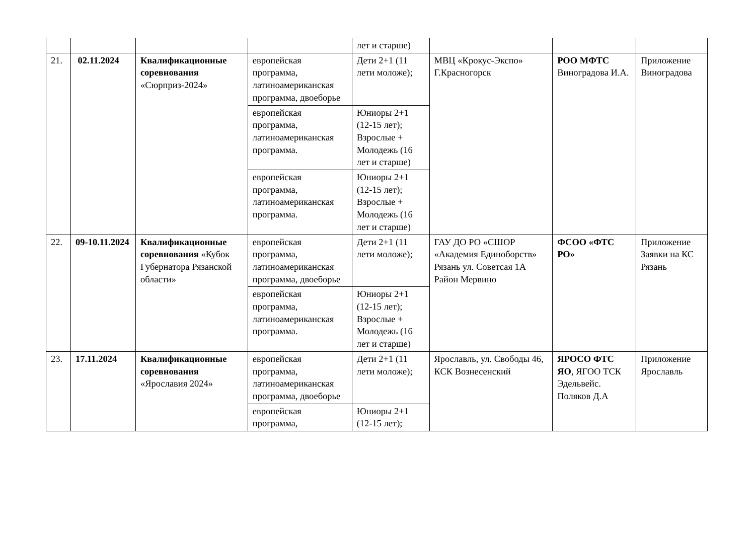| | | | | лет и старше) | | | |
| 21. | 02.11.2024 | Квалификационные соревнования «Сюрприз-2024» | европейская программа, латиноамериканская программа, двоеборье | Дети 2+1 (11 лети моложе); | МВЦ «Крокус-Экспо» Г.Красногорск | РОО МФТС Виноградова И.А. | Приложение Виноградова |
| | | | европейская программа, латиноамериканская программа. | Юниоры 2+1 (12-15 лет); Взрослые + Молодежь (16 лет и старше) | | | |
| | | | европейская программа, латиноамериканская программа. | Юниоры 2+1 (12-15 лет); Взрослые + Молодежь (16 лет и старше) | | | |
| 22. | 09-10.11.2024 | Квалификационные соревнования «Кубок Губернатора Рязанской области» | европейская программа, латиноамериканская программа, двоеборье | Дети 2+1 (11 лети моложе); | ГАУ ДО РО «СШОР «Академия Единоборств» Рязань ул. Советсая 1А Район Мервино | ФСОО «ФТС РО» | Приложение Заявки на КС Рязань |
| | | | европейская программа, латиноамериканская программа. | Юниоры 2+1 (12-15 лет); Взрослые + Молодежь (16 лет и старше) | | | |
| 23. | 17.11.2024 | Квалификационные соревнования «Ярославия 2024» | европейская программа, латиноамериканская программа, двоеборье | Дети 2+1 (11 лети моложе); | Ярославль, ул. Свободы 46, КСК Вознесенский | ЯРОСО ФТС ЯО , ЯГОО ТСК Эдельвейс. Поляков Д.А | Приложение Ярославль |
| | | | европейская программа, | Юниоры 2+1 (12-15 лет); | | | |